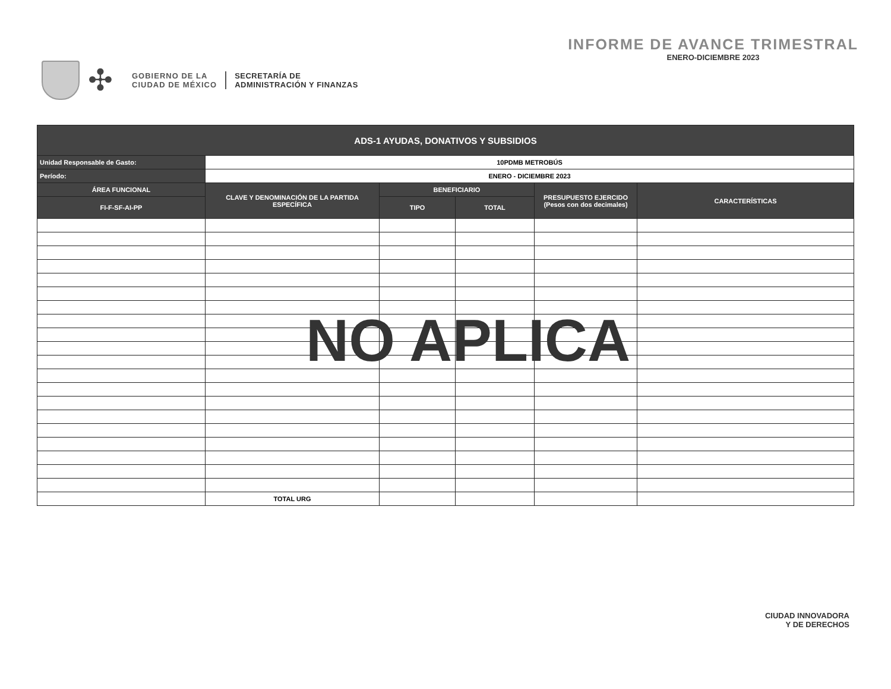✣
GOBIERNO DE LA
CIUDAD DE MÉXICO
SECRETARÍA DE
ADMINISTRACIÓN Y FINANZAS
INFORME DE AVANCE TRIMESTRAL
ENERO-DICIEMBRE 2023
| ADS-1 AYUDAS, DONATIVOS Y SUBSIDIOS | | | | | |
| --- | --- | --- | --- | --- | --- |
| Unidad Responsable de Gasto: | 10PDMB METROBÚS | | | | |
| Período: | ENERO - DICIEMBRE 2023 | | | | |
| ÁREA FUNCIONAL | CLAVE Y DENOMINACIÓN DE LA PARTIDA ESPECÍFICA | BENEFICIARIO | | PRESUPUESTO EJERCIDO (Pesos con dos decimales) | CARACTERÍSTICAS |
| FI-F-SF-AI-PP | | TIPO | TOTAL | | |
| | TOTAL URG | | | | |
NO APLICA
CIUDAD INNOVADORA
Y DE DERECHOS